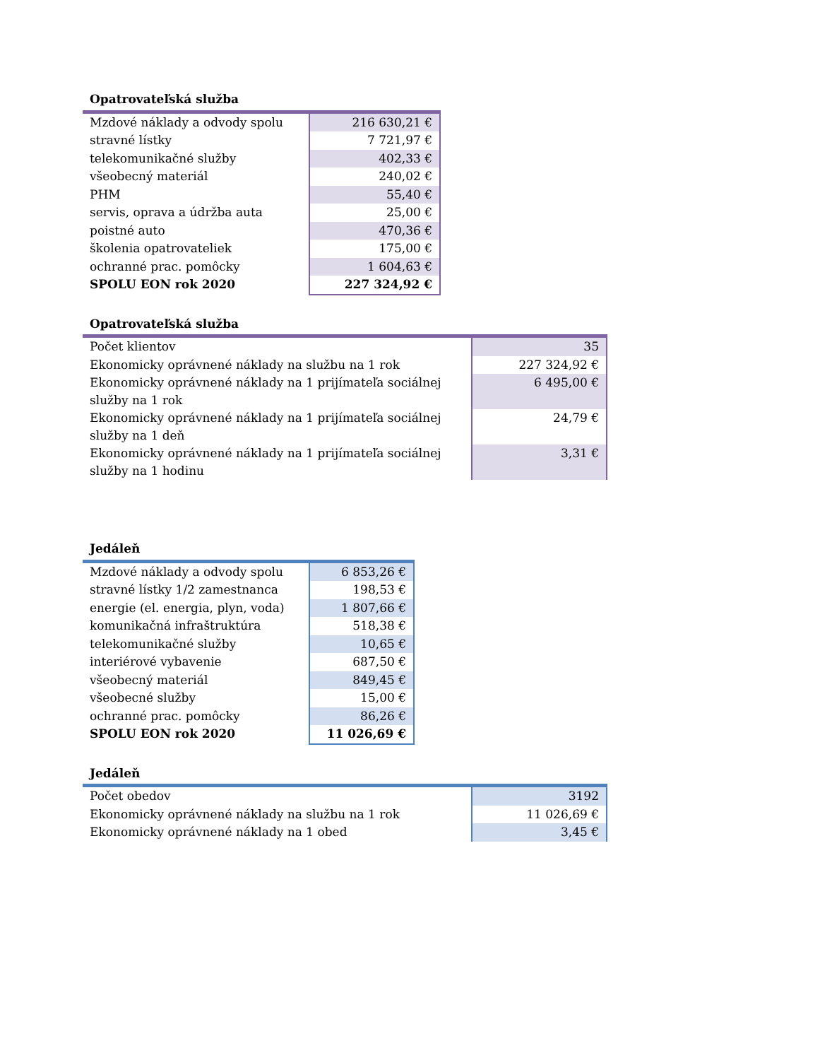| Opatrovateľská služba | |
| --- | --- |
| Mzdové náklady a odvody spolu | 216 630,21 € |
| stravné lístky | 7 721,97 € |
| telekomunikačné služby | 402,33 € |
| všeobecný materiál | 240,02 € |
| PHM | 55,40 € |
| servis, oprava a údržba auta | 25,00 € |
| poistné auto | 470,36 € |
| školenia opatrovateliek | 175,00 € |
| ochranné prac. pomôcky | 1 604,63 € |
| SPOLU EON rok 2020 | 227 324,92 € |
| Opatrovateľská služba | |
| --- | --- |
| Počet klientov | 35 |
| Ekonomicky oprávnené náklady na službu na 1 rok | 227 324,92 € |
| Ekonomicky oprávnené náklady na 1 prijímateľa sociálnej služby na 1 rok | 6 495,00 € |
| Ekonomicky oprávnené náklady na 1 prijímateľa sociálnej služby na 1 deň | 24,79 € |
| Ekonomicky oprávnené náklady na 1 prijímateľa sociálnej služby na 1 hodinu | 3,31 € |
| Jedáleň | |
| --- | --- |
| Mzdové náklady a odvody spolu | 6 853,26 € |
| stravné lístky 1/2 zamestnanca | 198,53 € |
| energie (el. energia, plyn, voda) | 1 807,66 € |
| komunikačná infraštruktúra | 518,38 € |
| telekomunikačné služby | 10,65 € |
| interiérové vybavenie | 687,50 € |
| všeobecný materiál | 849,45 € |
| všeobecné služby | 15,00 € |
| ochranné prac. pomôcky | 86,26 € |
| SPOLU EON rok 2020 | 11 026,69 € |
| Jedáleň | |
| --- | --- |
| Počet obedov | 3192 |
| Ekonomicky oprávnené náklady na službu na 1 rok | 11 026,69 € |
| Ekonomicky oprávnené náklady na 1 obed | 3,45 € |